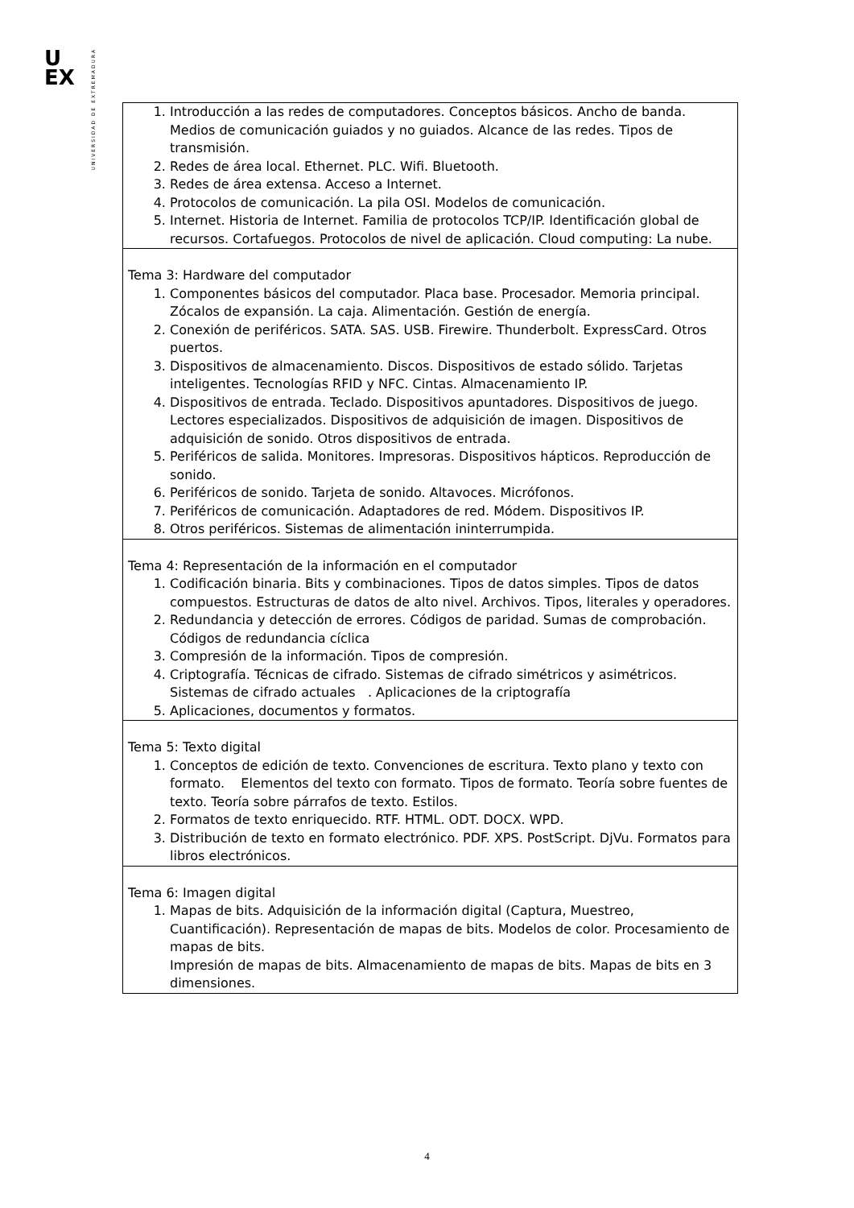U
EX
UNIVERSIDAD DE EXTREMADURA
| 1. Introducción a las redes de computadores. Conceptos básicos. Ancho de banda. Medios de comunicación guiados y no guiados. Alcance de las redes. Tipos de transmisión. 2. Redes de área local. Ethernet. PLC. Wifi. Bluetooth. 3. Redes de área extensa. Acceso a Internet. 4. Protocolos de comunicación. La pila OSI. Modelos de comunicación. 5. Internet. Historia de Internet. Familia de protocolos TCP/IP. Identificación global de recursos. Cortafuegos. Protocolos de nivel de aplicación. Cloud computing: La nube. |
| Tema 3: Hardware del computador 1. Componentes básicos del computador. Placa base. Procesador. Memoria principal. Zócalos de expansión. La caja. Alimentación. Gestión de energía. 2. Conexión de periféricos. SATA. SAS. USB. Firewire. Thunderbolt. ExpressCard. Otros puertos. 3. Dispositivos de almacenamiento. Discos. Dispositivos de estado sólido. Tarjetas inteligentes. Tecnologías RFID y NFC. Cintas. Almacenamiento IP. 4. Dispositivos de entrada. Teclado. Dispositivos apuntadores. Dispositivos de juego. Lectores especializados. Dispositivos de adquisición de imagen. Dispositivos de adquisición de sonido. Otros dispositivos de entrada. 5. Periféricos de salida. Monitores. Impresoras. Dispositivos hápticos. Reproducción de sonido. 6. Periféricos de sonido. Tarjeta de sonido. Altavoces. Micrófonos. 7. Periféricos de comunicación. Adaptadores de red. Módem. Dispositivos IP. 8. Otros periféricos. Sistemas de alimentación ininterrumpida. |
| Tema 4: Representación de la información en el computador 1. Codificación binaria. Bits y combinaciones. Tipos de datos simples. Tipos de datos compuestos. Estructuras de datos de alto nivel. Archivos. Tipos, literales y operadores. 2. Redundancia y detección de errores. Códigos de paridad. Sumas de comprobación. Códigos de redundancia cíclica 3. Compresión de la información. Tipos de compresión. 4. Criptografía. Técnicas de cifrado. Sistemas de cifrado simétricos y asimétricos. Sistemas de cifrado actuales . Aplicaciones de la criptografía 5. Aplicaciones, documentos y formatos. |
| Tema 5: Texto digital 1. Conceptos de edición de texto. Convenciones de escritura. Texto plano y texto con formato. Elementos del texto con formato. Tipos de formato. Teoría sobre fuentes de texto. Teoría sobre párrafos de texto. Estilos. 2. Formatos de texto enriquecido. RTF. HTML. ODT. DOCX. WPD. 3. Distribución de texto en formato electrónico. PDF. XPS. PostScript. DjVu. Formatos para libros electrónicos. |
| Tema 6: Imagen digital 1. Mapas de bits. Adquisición de la información digital (Captura, Muestreo, Cuantificación). Representación de mapas de bits. Modelos de color. Procesamiento de mapas de bits. Impresión de mapas de bits. Almacenamiento de mapas de bits. Mapas de bits en 3 dimensiones. |
4